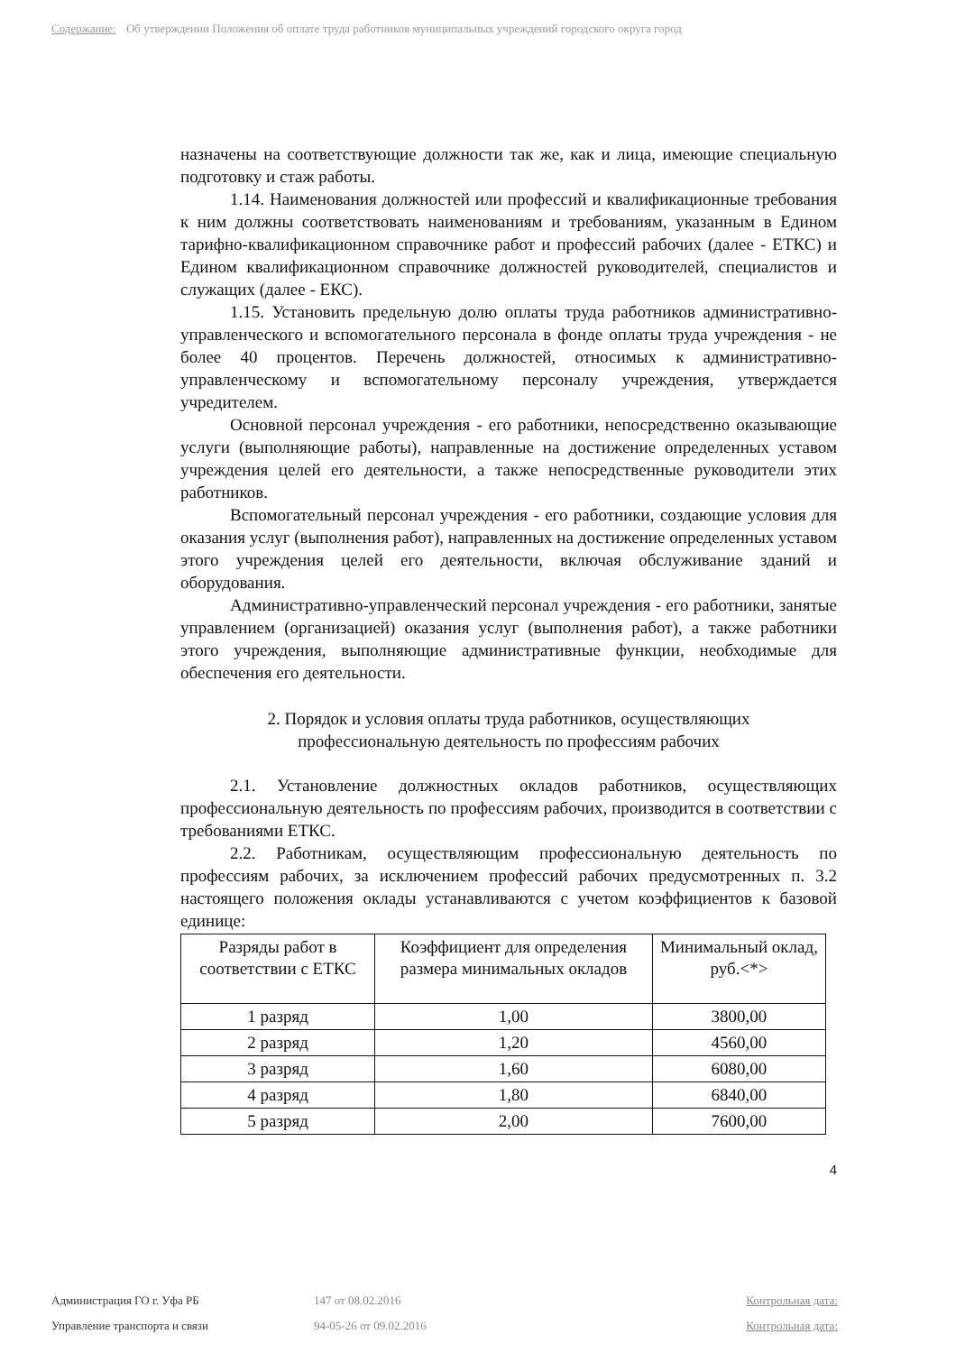Содержание: Об утверждении Положения об оплате труда работников муниципальных учреждений городского округа город
назначены на соответствующие должности так же, как и лица, имеющие специальную подготовку и стаж работы.
1.14. Наименования должностей или профессий и квалификационные требования к ним должны соответствовать наименованиям и требованиям, указанным в Едином тарифно-квалификационном справочнике работ и профессий рабочих (далее - ЕТКС) и Едином квалификационном справочнике должностей руководителей, специалистов и служащих (далее - ЕКС).
1.15. Установить предельную долю оплаты труда работников административно-управленческого и вспомогательного персонала в фонде оплаты труда учреждения - не более 40 процентов. Перечень должностей, относимых к административно-управленческому и вспомогательному персоналу учреждения, утверждается учредителем.
Основной персонал учреждения - его работники, непосредственно оказывающие услуги (выполняющие работы), направленные на достижение определенных уставом учреждения целей его деятельности, а также непосредственные руководители этих работников.
Вспомогательный персонал учреждения - его работники, создающие условия для оказания услуг (выполнения работ), направленных на достижение определенных уставом этого учреждения целей его деятельности, включая обслуживание зданий и оборудования.
Административно-управленческий персонал учреждения - его работники, занятые управлением (организацией) оказания услуг (выполнения работ), а также работники этого учреждения, выполняющие административные функции, необходимые для обеспечения его деятельности.
2. Порядок и условия оплаты труда работников, осуществляющих
профессиональную деятельность по профессиям рабочих
2.1. Установление должностных окладов работников, осуществляющих профессиональную деятельность по профессиям рабочих, производится в соответствии с требованиями ЕТКС.
2.2. Работникам, осуществляющим профессиональную деятельность по профессиям рабочих, за исключением профессий рабочих предусмотренных п. 3.2 настоящего положения оклады устанавливаются с учетом коэффициентов к базовой единице:
| Разряды работ в соответствии с ЕТКС | Коэффициент для определения размера минимальных окладов | Минимальный оклад, руб.<*> |
| 1 разряд | 1,00 | 3800,00 |
| 2 разряд | 1,20 | 4560,00 |
| 3 разряд | 1,60 | 6080,00 |
| 4 разряд | 1,80 | 6840,00 |
| 5 разряд | 2,00 | 7600,00 |
4
Администрация ГО г. Уфа РБ 147 от 08.02.2016 Контрольная дата:
Управление транспорта и связи 94-05-26 от 09.02.2016 Контрольная дата: